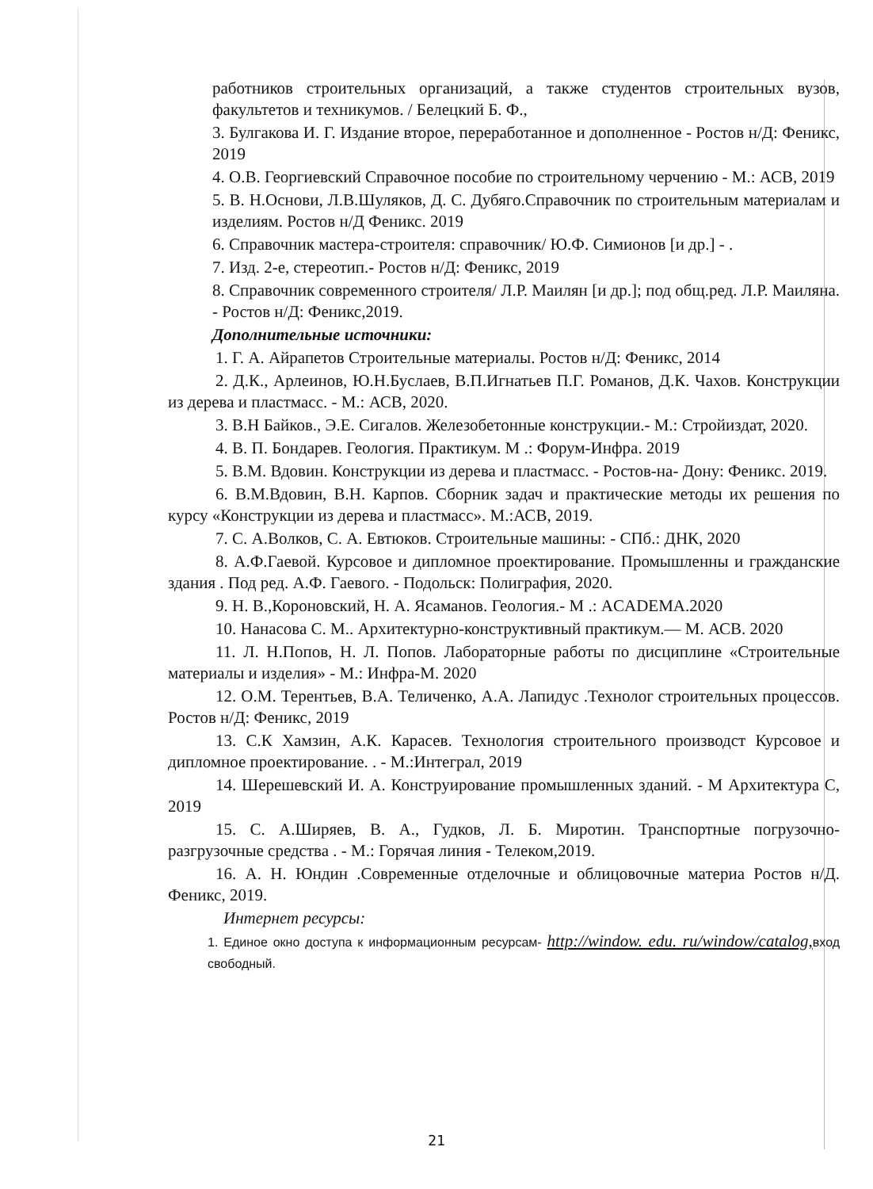работников строительных организаций, а также студентов строительных вузов, факультетов и техникумов. / Белецкий Б. Ф.,
3. Булгакова И. Г. Издание второе, переработанное и дополненное - Ростов н/Д: Феникс, 2019
4. О.В. Георгиевский Справочное пособие по строительному черчению - М.: АСВ, 2019
5. В. Н.Основи, Л.В.Шуляков, Д. С. Дубяго.Справочник по строительным материалам и изделиям. Ростов н/Д Феникс. 2019
6. Справочник мастера-строителя: справочник/ Ю.Ф. Симионов [и др.] - .
7. Изд. 2-е, стереотип.- Ростов н/Д: Феникс, 2019
8. Справочник современного строителя/ Л.Р. Маилян [и др.]; под общ.ред. Л.Р. Маиляна. - Ростов н/Д: Феникс,2019.
Дополнительные источники:
1. Г. А. Айрапетов Строительные материалы. Ростов н/Д: Феникс, 2014
2. Д.К., Арлеинов, Ю.Н.Буслаев, В.П.Игнатьев П.Г. Романов, Д.К. Чахов. Конструкции из дерева и пластмасс. - М.: АСВ, 2020.
3. В.Н Байков., Э.Е. Сигалов. Железобетонные конструкции.- М.: Стройиздат, 2020.
4. В. П. Бондарев. Геология. Практикум. М .: Форум-Инфра. 2019
5. В.М. Вдовин. Конструкции из дерева и пластмасс. - Ростов-на- Дону: Феникс. 2019.
6. В.М.Вдовин, В.Н. Карпов. Сборник задач и практические методы их решения по курсу «Конструкции из дерева и пластмасс». М.:АСВ, 2019.
7. С. А.Волков, С. А. Евтюков. Строительные машины: - СПб.: ДНК, 2020
8. А.Ф.Гаевой. Курсовое и дипломное проектирование. Промышленны и гражданские здания . Под ред. А.Ф. Гаевого. - Подольск: Полиграфия, 2020.
9. Н. В.,Короновский, Н. А. Ясаманов. Геология.- М .: ACADEMA.2020
10. Нанасова С. М.. Архитектурно-конструктивный практикум.— М. АСВ. 2020
11. Л. Н.Попов, Н. Л. Попов. Лабораторные работы по дисциплине «Строительные материалы и изделия» - М.: Инфра-М. 2020
12. О.М. Терентьев, В.А. Теличенко, А.А. Лапидус .Технолог строительных процессов. Ростов н/Д: Феникс, 2019
13. С.К Хамзин, А.К. Карасев. Технология строительного производст Курсовое и дипломное проектирование. . - М.:Интеграл, 2019
14. Шерешевский И. А. Конструирование промышленных зданий. - М Архитектура С, 2019
15. С. А.Ширяев, В. А., Гудков, Л. Б. Миротин. Транспортные погрузочно-разгрузочные средства . - М.: Горячая линия - Телеком,2019.
16. А. Н. Юндин .Современные отделочные и облицовочные материа Ростов н/Д. Феникс, 2019.
Интернет ресурсы:
1. Единое окно доступа к информационным ресурсам- http://window. edu. ru/window/catalog, вход свободный.
21